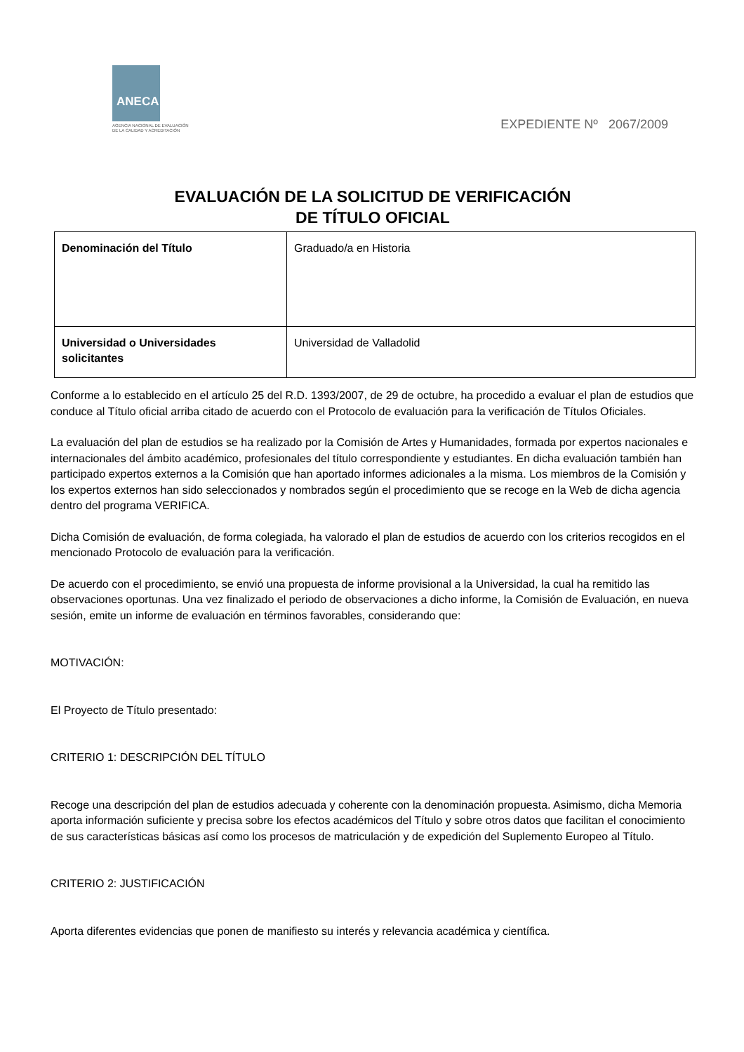ANECA
AGENCIA NACIONAL DE EVALUACIÓN
DE LA CALIDAD Y ACREDITACIÓN
EXPEDIENTE Nº 2067/2009
EVALUACIÓN DE LA SOLICITUD DE VERIFICACIÓN
DE TÍTULO OFICIAL
| Denominación del Título | Graduado/a en Historia |
| Universidad o Universidades solicitantes | Universidad de Valladolid |
Conforme a lo establecido en el artículo 25 del R.D. 1393/2007, de 29 de octubre, ha procedido a evaluar el plan de estudios que conduce al Título oficial arriba citado de acuerdo con el Protocolo de evaluación para la verificación de Títulos Oficiales.
La evaluación del plan de estudios se ha realizado por la Comisión de Artes y Humanidades, formada por expertos nacionales e internacionales del ámbito académico, profesionales del título correspondiente y estudiantes. En dicha evaluación también han participado expertos externos a la Comisión que han aportado informes adicionales a la misma. Los miembros de la Comisión y los expertos externos han sido seleccionados y nombrados según el procedimiento que se recoge en la Web de dicha agencia dentro del programa VERIFICA.
Dicha Comisión de evaluación, de forma colegiada, ha valorado el plan de estudios de acuerdo con los criterios recogidos en el mencionado Protocolo de evaluación para la verificación.
De acuerdo con el procedimiento, se envió una propuesta de informe provisional a la Universidad, la cual ha remitido las observaciones oportunas. Una vez finalizado el periodo de observaciones a dicho informe, la Comisión de Evaluación, en nueva sesión, emite un informe de evaluación en términos favorables, considerando que:
MOTIVACIÓN:
El Proyecto de Título presentado:
CRITERIO 1: DESCRIPCIÓN DEL TÍTULO
Recoge una descripción del plan de estudios adecuada y coherente con la denominación propuesta. Asimismo, dicha Memoria aporta información suficiente y precisa sobre los efectos académicos del Título y sobre otros datos que facilitan el conocimiento de sus características básicas así como los procesos de matriculación y de expedición del Suplemento Europeo al Título.
CRITERIO 2: JUSTIFICACIÓN
Aporta diferentes evidencias que ponen de manifiesto su interés y relevancia académica y científica.